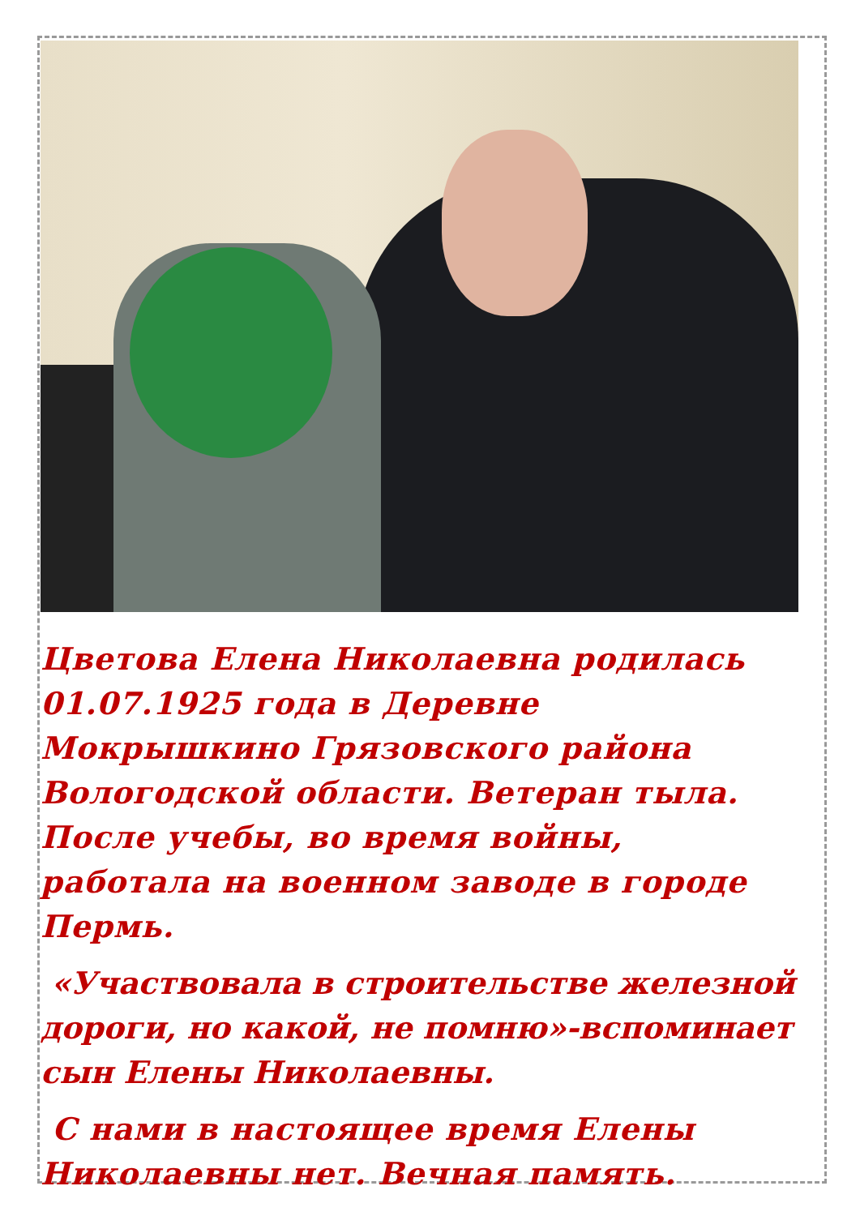Цветова Елена Николаевна родилась 01.07.1925 года в Деревне Мокрышкино Грязовского района Вологодской области. Ветеран тыла. После учебы, во время войны, работала на военном заводе в городе Пермь.
«Участвовала в строительстве железной дороги, но какой, не помню»-вспоминает сын Елены Николаевны.
С нами в настоящее время Елены Николаевны нет. Вечная память.